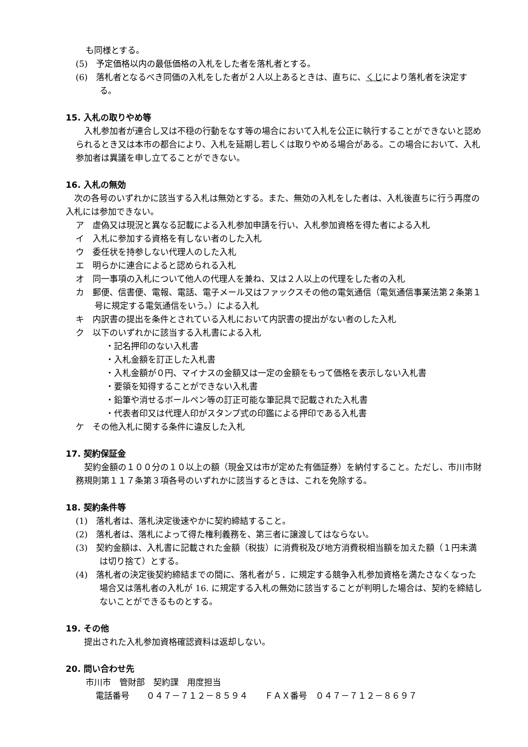も同様とする。
(5)　予定価格以内の最低価格の入札をした者を落札者とする。
(6)　落札者となるべき同価の入札をした者が２人以上あるときは、直ちに、くじにより落札者を決定する。
15. 入札の取りやめ等
　入札参加者が連合し又は不穏の行動をなす等の場合において入札を公正に執行することができないと認められるとき又は本市の都合により、入札を延期し若しくは取りやめる場合がある。この場合において、入札参加者は異議を申し立てることができない。
16. 入札の無効
　次の各号のいずれかに該当する入札は無効とする。また、無効の入札をした者は、入札後直ちに行う再度の入札には参加できない。
ア　虚偽又は現況と異なる記載による入札参加申請を行い、入札参加資格を得た者による入札
イ　入札に参加する資格を有しない者のした入札
ウ　委任状を持参しない代理人のした入札
エ　明らかに連合によると認められる入札
オ　同一事項の入札について他人の代理人を兼ね、又は２人以上の代理をした者の入札
カ　郵便、信書便、電報、電話、電子メール又はファックスその他の電気通信（電気通信事業法第２条第１号に規定する電気通信をいう。）による入札
キ　内訳書の提出を条件とされている入札において内訳書の提出がない者のした入札
ク　以下のいずれかに該当する入札書による入札
・記名押印のない入札書
・入札金額を訂正した入札書
・入札金額が０円、マイナスの金額又は一定の金額をもって価格を表示しない入札書
・要領を知得することができない入札書
・鉛筆や消せるボールペン等の訂正可能な筆記具で記載された入札書
・代表者印又は代理人印がスタンプ式の印鑑による押印である入札書
ケ　その他入札に関する条件に違反した入札
17. 契約保証金
　契約金額の１００分の１０以上の額（現金又は市が定めた有価証券）を納付すること。ただし、市川市財務規則第１１７条第３項各号のいずれかに該当するときは、これを免除する。
18. 契約条件等
(1)　落札者は、落札決定後速やかに契約締結すること。
(2)　落札者は、落札によって得た権利義務を、第三者に譲渡してはならない。
(3)　契約金額は、入札書に記載された金額（税抜）に消費税及び地方消費税相当額を加えた額（１円未満は切り捨て）とする。
(4)　落札者の決定後契約締結までの間に、落札者が５．に規定する競争入札参加資格を満たさなくなった場合又は落札者の入札が 16. に規定する入札の無効に該当することが判明した場合は、契約を締結しないことができるものとする。
19. その他
　提出された入札参加資格確認資料は返却しない。
20. 問い合わせ先
市川市　管財部　契約課　用度担当
電話番号　　０４７－７１２－８５９４　　ＦＡＸ番号　０４７－７１２－８６９７